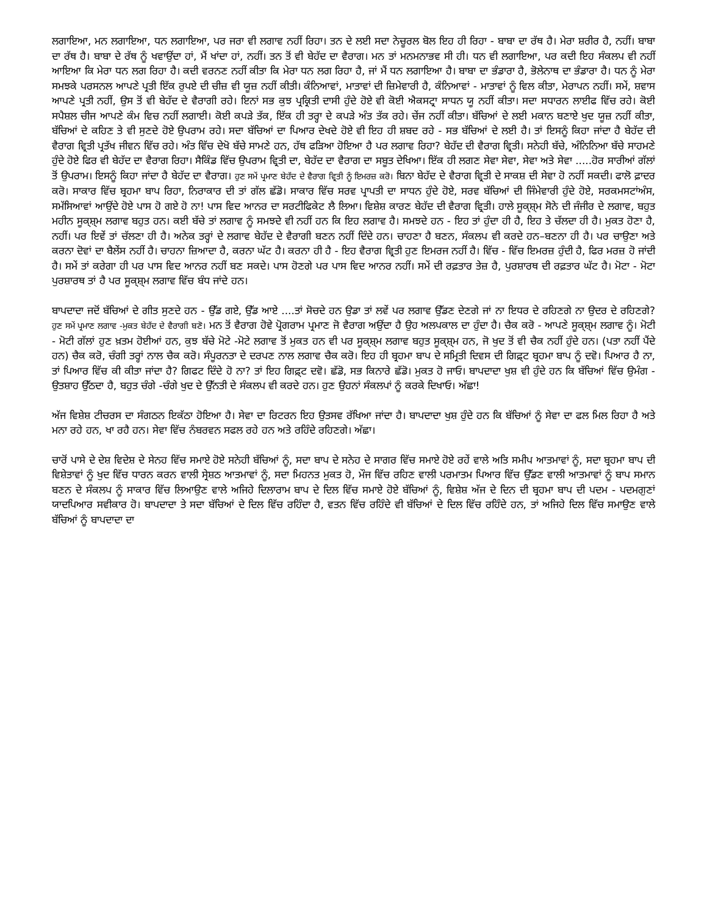ਲਗਾਇਆ, ਮਨ ਲਗਾਇਆ, ਧਨ ਲਗਾਇਆ, ਪਰ ਜਰਾ ਵੀ ਲਗਾਵ ਨਹੀਂ ਰਿਹਾ। ਤਨ ਦੇ ਲਈ ਸਦਾ ਨੇਚੂਰਲ ਬੋਲ ਇਹ ਹੀ ਰਿਹਾ - ਬਾਬਾ ਦਾ ਰੱਥ ਹੈ। ਮੇਰਾ ਸ਼ਰੀਰ ਹੈ, ਨਹੀਂ। ਬਾਬਾ ਦਾ ਰੱਥ ਹੈ। ਬਾਬਾ ਦੇ ਰੱਥ ਨੂੰ ਖਵਾਉਂਦਾ ਹਾਂ, ਮੈਂ ਖਾਂਦਾ ਹਾਂ, ਨਹੀਂ। ਤਨ ਤੋਂ ਵੀ ਬੇਹੱਦ ਦਾ ਵੈਰਾਗ। ਮਨ ਤਾਂ ਮਨਮਨਾਭਵ ਸੀ ਹੀ। ਧਨ ਵੀ ਲਗਾਇਆ, ਪਰ ਕਦੀ ਇਹ ਸੰਕਲਪ ਵੀ ਨਹੀਂ ਆਇਆ ਕਿ ਮੇਰਾ ਧਨ ਲਗ ਰਿਹਾ ਹੈ। ਕਦੀ ਵਰਨਣ ਨਹੀਂ ਕੀਤਾ ਕਿ ਮੇਰਾ ਧਨ ਲਗ ਰਿਹਾ ਹੈ, ਜਾਂ ਮੈਂ ਧਨ ਲਗਾਇਆ ਹੈ। ਬਾਬਾ ਦਾ ਭੰਡਾਰਾ ਹੈ, ਭੋਲੇਨਾਥ ਦਾ ਭੰਡਾਰਾ ਹੈ। ਧਨ ਨੂੰ ਮੇਰਾ ਸਮਝਕੇ ਪਰਸਨਲ ਆਪਣੇ ਪ੍ਰਤੀ ਇੱਕ ਰੁਪਏ ਦੀ ਚੀਜ਼ ਵੀ ਯੂਜ਼ ਨਹੀਂ ਕੀਤੀ। ਕੰਨਿਆਵਾਂ, ਮਾਤਾਵਾਂ ਦੀ ਜ਼ਿਮੇਵਾਰੀ ਹੈ, ਕੰਨਿਆਵਾਂ - ਮਾਤਾਵਾਂ ਨੂੰ ਵਿਲ ਕੀਤਾ, ਮੇਰਾਪਨ ਨਹੀਂ। ਸਮੇਂ, ਸ਼ਵਾਸ ਆਪਣੇ ਪ੍ਰਤੀ ਨਹੀਂ, ਉਸ ਤੋਂ ਵੀ ਬੇਹੱਦ ਦੇ ਵੈਰਾਗੀ ਰਹੇ। ਇਨਾਂ ਸਭ ਕੁਝ ਪ੍ਰਕ੍ਰਿਤੀ ਦਾਸੀ ਹੁੰਦੇ ਹੋਏ ਵੀ ਕੋਈ ਐਕਸਟ੍ਰਾ ਸਾਧਨ ਯੂ ਨਹੀਂ ਕੀਤਾ। ਸਦਾ ਸਧਾਰਨ ਲਾਈਫ ਵਿੱਚ ਰਹੇ। ਕੋਈ ਸਪੈਸ਼ਲ ਚੀਜ ਆਪਣੇ ਕੰਮ ਵਿਚ ਨਹੀਂ ਲਗਾਈ। ਕੋਈ ਕਪੜੇ ਤੱਕ, ਇੱਕ ਹੀ ਤਰ੍ਹਾ ਦੇ ਕਪੜੇ ਅੰਤ ਤੱਕ ਰਹੇ। ਚੇਂਜ ਨਹੀਂ ਕੀਤਾ। ਬੱਚਿਆਂ ਦੇ ਲਈ ਮਕਾਨ ਬਣਾਏ ਖੁਦ ਯੂਜ਼ ਨਹੀਂ ਕੀਤਾ, ਬੱਚਿਆਂ ਦੇ ਕਹਿਣ ਤੇ ਵੀ ਸੁਣਦੇ ਹੋਏ ਉਪਰਾਮ ਰਹੇ। ਸਦਾ ਬੱਚਿਆਂ ਦਾ ਪਿਆਰ ਦੇਖਦੇ ਹੋਏ ਵੀ ਇਹ ਹੀ ਸ਼ਬਦ ਰਹੇ - ਸਭ ਬੱਚਿਆਂ ਦੇ ਲਈ ਹੈ। ਤਾਂ ਇਸਨੂੰ ਕਿਹਾ ਜਾਂਦਾ ਹੈ ਬੇਹੱਦ ਦੀ ਵੈਰਾਗ ਵ੍ਰਿਤੀ ਪ੍ਰਤੱਖ ਜੀਵਨ ਵਿੱਚ ਰਹੇ। ਅੰਤ ਵਿੱਚ ਦੇਖੋ ਬੱਚੇ ਸਾਮਣੇ ਹਨ, ਹੱਥ ਫੜਿਆ ਹੋਇਆ ਹੈ ਪਰ ਲਗਾਵ ਰਿਹਾ? ਬੇਹੱਦ ਦੀ ਵੈਰਾਗ ਵ੍ਰਿਤੀ। ਸਨੇਹੀ ਬੱਚੇ, ਅੰਨਿਨਿਆ ਬੱਚੇ ਸਾਹਮਣੇ ਹੁੰਦੇ ਹੋਏ ਫਿਰ ਵੀ ਬੇਹੱਦ ਦਾ ਵੈਰਾਗ ਰਿਹਾ। ਸੈਕਿੰਡ ਵਿੱਚ ਉਪਰਾਮ ਵ੍ਰਿਤੀ ਦਾ, ਬੇਹੱਦ ਦਾ ਵੈਰਾਗ ਦਾ ਸਬੂਤ ਦੇਖਿਆ। ਇੱਕ ਹੀ ਲਗਣ ਸੇਵਾ ਸੇਵਾ, ਸੇਵਾ ਅਤੇ ਸੇਵਾ .....ਹੋਰ ਸਾਰੀਆਂ ਗੱਲਾਂ ਤੋਂ ਉਪਰਾਮ। ਇਸਨੂੰ ਕਿਹਾ ਜਾਂਦਾ ਹੈ ਬੇਹੱਦ ਦਾ ਵੈਰਾਗ। ਹੁਣ ਸਮੇਂ ਪ੍ਰਮਾਣ ਬੇਹੱਦ ਦੇ ਵੈਰਾਗ ਵ੍ਰਿਤੀ ਨੂੰ ਇਮਰਜ਼ ਕਰੋ। ਬਿਨਾ ਬੇਹੱਦ ਦੇ ਵੈਰਾਗ ਵ੍ਰਿਤੀ ਦੇ ਸਾਕਸ਼ ਦੀ ਸੇਵਾ ਹੋ ਨਹੀਂ ਸਕਦੀ। ਫਾਲੋ ਫ਼ਾਦਰ ਕਰੋ। ਸਾਕਾਰ ਵਿੱਚ ਬ੍ਰਹਮਾ ਬਾਪ ਰਿਹਾ, ਨਿਰਾਕਾਰ ਦੀ ਤਾਂ ਗੱਲ ਛੱਡੋ। ਸਾਕਾਰ ਵਿੱਚ ਸਰਵ ਪ੍ਰਾਪਤੀ ਦਾ ਸਾਧਨ ਹੁੰਦੇ ਹੋਏ, ਸਰਵ ਬੱਚਿਆਂ ਦੀ ਜਿੰਮੇਵਾਰੀ ਹੁੰਦੇ ਹੋਏ, ਸਰਕਮਸਟਾਂਅੰਸ, ਸਮੱਸਿਆਵਾਂ ਆਉਂਦੇ ਹੋਏ ਪਾਸ ਹੋ ਗਏ ਹੋ ਨਾ! ਪਾਸ ਵਿਦ ਆਨਰ ਦਾ ਸਰਟੀਫਿਕੇਟ ਲੈ ਲਿਆ। ਵਿਸ਼ੇਸ਼ ਕਾਰਣ ਬੇਹੱਦ ਦੀ ਵੈਰਾਗ ਵ੍ਰਿਤੀ। ਹਾਲੇ ਸੂਕ੍ਸ਼੍ਮ ਸੋਨੇ ਦੀ ਜੰਜੀਰ ਦੇ ਲਗਾਵ, ਬਹੁਤ ਮਹੀਨ ਸੂਕ੍ਸ਼੍ਮ ਲਗਾਵ ਬਹੁਤ ਹਨ। ਕਈ ਬੱਚੇ ਤਾਂ ਲਗਾਵ ਨੂੰ ਸਮਝਦੇ ਵੀ ਨਹੀਂ ਹਨ ਕਿ ਇਹ ਲਗਾਵ ਹੈ। ਸਮਝਦੇ ਹਨ - ਇਹ ਤਾਂ ਹੁੰਦਾ ਹੀ ਹੈ, ਇਹ ਤੇ ਚੱਲਦਾ ਹੀ ਹੈ। ਮੁਕਤ ਹੋਣਾ ਹੈ, ਨਹੀਂ। ਪਰ ਇਵੇਂ ਤਾਂ ਚੱਲਣਾ ਹੀ ਹੈ। ਅਨੇਕ ਤਰ੍ਹਾਂ ਦੇ ਲਗਾਵ ਬੇਹੱਦ ਦੇ ਵੈਰਾਗੀ ਬਣਨ ਨਹੀਂ ਦਿੰਦੇ ਹਨ। ਚਾਹਣਾ ਹੈ ਬਣਨ, ਸੰਕਲਪ ਵੀ ਕਰਦੇ ਹਨ–ਬਣਨਾ ਹੀ ਹੈ। ਪਰ ਚਾਉਣਾ ਅਤੇ ਕਰਨਾ ਦੋਵਾਂ ਦਾ ਬੈਲੇਂਸ ਨਹੀਂ ਹੈ। ਚਾਹਨਾ ਜ਼ਿਆਦਾ ਹੈ, ਕਰਨਾ ਘੱਟ ਹੈ। ਕਰਨਾ ਹੀ ਹੈ - ਇਹ ਵੈਰਾਗ ਵ੍ਰਿਤੀ ਹੁਣ ਇਮਰਜ ਨਹੀਂ ਹੈ। ਵਿੱਚ - ਵਿੱਚ ਇਮਰਜ਼ ਹੁੰਦੀ ਹੈ, ਫਿਰ ਮਰਜ਼ ਹੋ ਜਾਂਦੀ ਹੈ। ਸਮੇਂ ਤਾਂ ਕਰੇਗਾ ਹੀ ਪਰ ਪਾਸ ਵਿਦ ਆਨਰ ਨਹੀਂ ਬਣ ਸਕਦੇ। ਪਾਸ ਹੋਣਗੇ ਪਰ ਪਾਸ ਵਿਦ ਆਨਰ ਨਹੀਂ। ਸਮੇਂ ਦੀ ਰਫ਼ਤਾਰ ਤੇਜ਼ ਹੈ, ਪੁਰਸ਼ਾਰਥ ਦੀ ਰਫ਼ਤਾਰ ਘੱਟ ਹੈ। ਮੋਟਾ - ਮੋਟਾ ਪੁਰਸ਼ਾਰਥ ਤਾਂ ਹੈ ਪਰ ਸੂਕ੍ਸ਼੍ਮ ਲਗਾਵ ਵਿੱਚ ਬੰਧ ਜਾਂਦੇ ਹਨ।
ਬਾਪਦਾਦਾ ਜਦੋਂ ਬੱਚਿਆਂ ਦੇ ਗੀਤ ਸੁਣਦੇ ਹਨ - ਉੱਡ ਗਏ, ਉੱਡ ਆਏ ....ਤਾਂ ਸੋਚਦੇ ਹਨ ਉਡਾ ਤਾਂ ਲਵੇਂ ਪਰ ਲਗਾਵ ਉੱਡਣ ਦੇਣਗੇ ਜਾਂ ਨਾ ਇਧਰ ਦੇ ਰਹਿਣਗੇ ਨਾ ਉਦਰ ਦੇ ਰਹਿਣਗੇ? ਹੁਣ ਸਮੇਂ ਪ੍ਰਮਾਣ ਲਗਾਵ -ਮੁਕਤ ਬੇਹੱਦ ਦੇ ਵੈਰਾਗੀ ਬਣੋ। ਮਨ ਤੋਂ ਵੈਰਾਗ ਹੋਵੇ ਪ੍ਰੋਗਰਾਮ ਪ੍ਰਮਾਣ ਜੋ ਵੈਰਾਗ ਅਉਂਦਾ ਹੈ ਉਹ ਅਲਪਕਾਲ ਦਾ ਹੁੰਦਾ ਹੈ। ਚੈਕ ਕਰੋ - ਆਪਣੇ ਸੂਕ੍ਸ਼੍ਮ ਲਗਾਵ ਨੂੰ। ਮੋਟੀ - ਮੋਟੀ ਗੱਲਾਂ ਹੁਣ ਖ਼ਤਮ ਹੋਈਆਂ ਹਨ, ਕੁਝ ਬੱਚੇ ਮੋਟੇ -ਮੋਟੇ ਲਗਾਵ ਤੋਂ ਮੁਕਤ ਹਨ ਵੀ ਪਰ ਸੂਕ੍ਸ਼੍ਮ ਲਗਾਵ ਬਹੁਤ ਸੂਕ੍ਸ਼੍ਮ ਹਨ, ਜੋ ਖੁਦ ਤੋਂ ਵੀ ਚੈਕ ਨਹੀਂ ਹੁੰਦੇ ਹਨ। (ਪਤਾ ਨਹੀਂ ਪੈਂਦੇ ਹਨ) ਚੈਕ ਕਰੋ, ਚੰਗੀ ਤਰ੍ਹਾਂ ਨਾਲ ਚੈਕ ਕਰੋ। ਸੰਪੂਰਨਤਾ ਦੇ ਦਰਪਣ ਨਾਲ ਲਗਾਵ ਚੈਕ ਕਰੋ। ਇਹ ਹੀ ਬ੍ਰਹਮਾ ਬਾਪ ਦੇ ਸਮ੍ਰਿਤੀ ਦਿਵਸ ਦੀ ਗਿਫ਼੍ਟ ਬ੍ਰਹਮਾ ਬਾਪ ਨੂੰ ਦਵੋ। ਪਿਆਰ ਹੈ ਨਾ, ਤਾਂ ਪਿਆਰ ਵਿੱਚ ਕੀ ਕੀਤਾ ਜਾਂਦਾ ਹੈ? ਗਿਫਟ ਦਿੰਦੇ ਹੋ ਨਾ? ਤਾਂ ਇਹ ਗਿਫ਼੍ਟ ਦਵੋ। ਛੱਡੋ, ਸਭ ਕਿਨਾਰੇ ਛੱਡੋ। ਮੁਕਤ ਹੋ ਜਾਓ। ਬਾਪਦਾਦਾ ਖੁਸ਼ ਵੀ ਹੁੰਦੇ ਹਨ ਕਿ ਬੱਚਿਆਂ ਵਿੱਚ ਉਮੰਗ - ਉਤਸ਼ਾਹ ਉੱਠਦਾ ਹੈ, ਬਹੁਤ ਚੰਗੇ -ਚੰਗੇ ਖੁਦ ਦੇ ਉੱਨਤੀ ਦੇ ਸੰਕਲਪ ਵੀ ਕਰਦੇ ਹਨ। ਹੁਣ ਉਹਨਾਂ ਸੰਕਲਪਾਂ ਨੂੰ ਕਰਕੇ ਦਿਖਾਓ। ਅੱਛਾ!
ਅੱਜ ਵਿਸ਼ੇਸ਼ ਟੀਚਰਸ ਦਾ ਸੰਗਠਨ ਇਕੱਠਾ ਹੋਇਆ ਹੈ। ਸੇਵਾ ਦਾ ਰਿਟਰਨ ਇਹ ਉਤਸਵ ਰੱਖਿਆ ਜਾਂਦਾ ਹੈ। ਬਾਪਦਾਦਾ ਖੁਸ਼ ਹੁੰਦੇ ਹਨ ਕਿ ਬੱਚਿਆਂ ਨੂੰ ਸੇਵਾ ਦਾ ਫਲ ਮਿਲ ਰਿਹਾ ਹੈ ਅਤੇ ਮਨਾ ਰਹੇ ਹਨ, ਖਾ ਰਹੈ ਹਨ। ਸੇਵਾ ਵਿੱਚ ਨੰਬਰਵਨ ਸਫਲ ਰਹੇ ਹਨ ਅਤੇ ਰਹਿੰਦੇ ਰਹਿਣਗੇ। ਅੱਛਾ।
ਚਾਰੋਂ ਪਾਸੇ ਦੇ ਦੇਸ਼ ਵਿਦੇਸ਼ ਦੇ ਸੇਨਹ ਵਿੱਚ ਸਮਾਏ ਹੋਏ ਸਨੇਹੀ ਬੱਚਿਆਂ ਨੂੰ, ਸਦਾ ਬਾਪ ਦੇ ਸਨੇਹ ਦੇ ਸਾਗਰ ਵਿੱਚ ਸਮਾਏ ਹੋਏ ਰਹੇਂ ਵਾਲੇ ਅਤਿ ਸਮੀਪ ਆਤਮਾਵਾਂ ਨੂੰ, ਸਦਾ ਬ੍ਰਹਮਾ ਬਾਪ ਦੀ ਵਿਸ਼ੇਤਾਵਾਂ ਨੂੰ ਖੁਦ ਵਿੱਚ ਧਾਰਨ ਕਰਨ ਵਾਲੀ ਸ੍ਰੇਸ਼ਠ ਆਤਮਾਵਾਂ ਨੂੰ, ਸਦਾ ਮਿਹਨਤ ਮੁਕਤ ਹੋ, ਮੌਜ ਵਿੱਚ ਰਹਿਣ ਵਾਲੀ ਪਰਮਾਤਮ ਪਿਆਰ ਵਿੱਚ ਉੱਡਣ ਵਾਲੀ ਆਤਮਾਵਾਂ ਨੂੰ ਬਾਪ ਸਮਾਨ ਬਣਨ ਦੇ ਸੰਕਲਪ ਨੂੰ ਸਾਕਾਰ ਵਿੱਚ ਲਿਆਉਣ ਵਾਲੇ ਅਜਿਹੇ ਦਿਲਾਰਾਮ ਬਾਪ ਦੇ ਦਿਲ ਵਿੱਚ ਸਮਾਏ ਹੋਏ ਬੱਚਿਆਂ ਨੂੰ, ਵਿਸ਼ੇਸ਼ ਅੱਜ ਦੇ ਦਿਨ ਦੀ ਬ੍ਰਹਮਾ ਬਾਪ ਦੀ ਪਦਮ - ਪਦਮਗੁਣਾਂ ਯਾਦਪਿਆਰ ਸਵੀਕਾਰ ਹੋ। ਬਾਪਦਾਦਾ ਤੇ ਸਦਾ ਬੱਚਿਆਂ ਦੇ ਦਿਲ ਵਿੱਚ ਰਹਿੰਦਾ ਹੈ, ਵਤਨ ਵਿੱਚ ਰਹਿੰਦੇ ਵੀ ਬੱਚਿਆਂ ਦੇ ਦਿਲ ਵਿੱਚ ਰਹਿੰਦੇ ਹਨ, ਤਾਂ ਅਜਿਹੇ ਦਿਲ ਵਿੱਚ ਸਮਾਉਣ ਵਾਲੇ ਬੱਚਿਆਂ ਨੂੰ ਬਾਪਦਾਦਾ ਦਾ